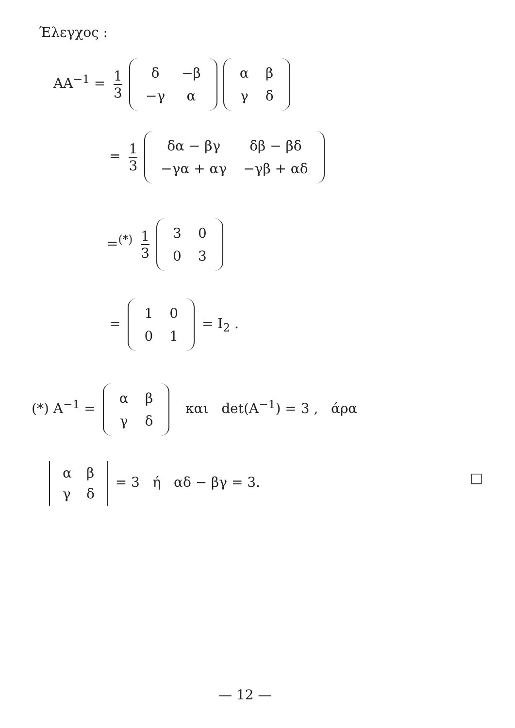Έλεγχος :
AA<sup>−1</sup> = 1 3
| δ | −β |
| −γ | α |
| α | β |
| γ | δ |
= 1 3
| δα − βγ | δβ − βδ |
| −γα + αγ | −γβ + αδ |
=<sup>(*)</sup> 1 3
| 3 | 0 |
| 0 | 3 |
=
| 1 | 0 |
| 0 | 1 |
= I<sub>2</sub> .
(*) A<sup>−1</sup> =
| α | β |
| γ | δ |
και det(A<sup>−1</sup>) = 3 , άρα
| α | β |
| γ | δ |
= 3 ή αδ − βγ = 3. □
— 12 —